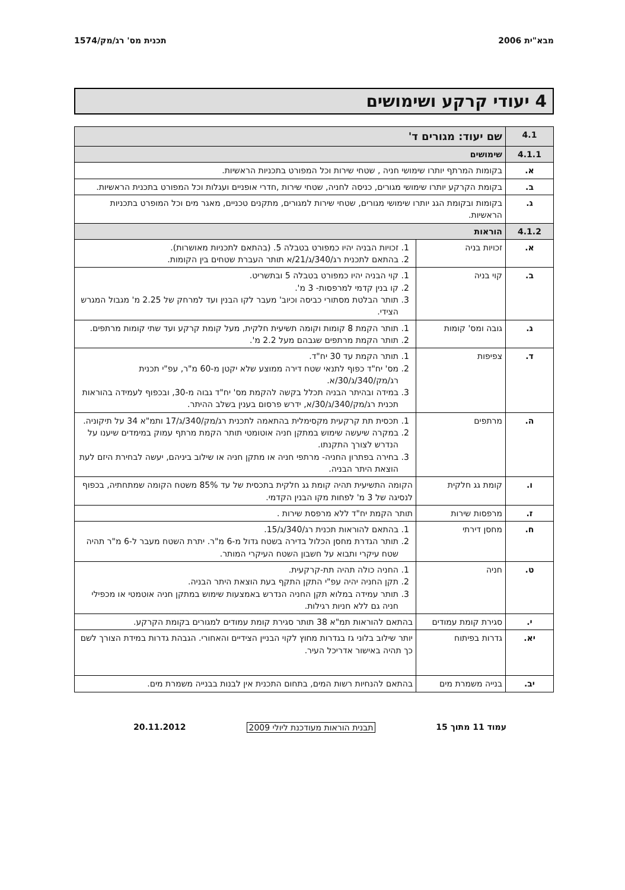מבא"ית 2006 תכנית מס' רג/מק/1574
4 יעודי קרקע ושימושים
| 4.1 | שם יעוד: מגורים ד' | |
| 4.1.1 | שימושים | |
| א. | בקומות המרתף יותרו שימושי חניה , שטחי שירות וכל המפורט בתכניות הראשיות. | |
| ב. | בקומת הקרקע יותרו שימושי מגורים, כניסה לחניה, שטחי שירות ,חדרי אופניים ועגלות וכל המפורט בתכנית הראשיות. | |
| ג. | בקומות ובקומת הגג יותרו שימושי מגורים, שטחי שירות למגורים, מתקנים טכניים, מאגר מים וכל המופרט בתכניות הראשיות. | |
| 4.1.2 | הוראות | |
| א. | זכויות בניה | 1. זכויות הבניה יהיו כמפורט בטבלה 5. (בהתאם לתכניות מאושרות). 2. בהתאם לתכנית רג/340/ג/21/א תותר העברת שטחים בין הקומות. |
| ב. | קוי בניה | 1. קוי הבניה יהיו כמפורט בטבלה 5 ובתשריט. 2. קו בנין קדמי למרפסות- 3 מ'. 3. תותר הבלטת מסתורי כביסה וכיוב' מעבר לקו הבנין ועד למרחק של 2.25 מ' מגבול המגרש הצידי. |
| ג. | גובה ומס' קומות | 1. תותר הקמת 8 קומות וקומה תשיעית חלקית, מעל קומת קרקע ועד שתי קומות מרתפים. 2. תותר הקמת מרתפים שגבהם מעל 2.2 מ'. |
| ד. | צפיפות | 1. תותר הקמת עד 30 יח"ד. 2. מס' יח"ד כפוף לתנאי שטח דירה ממוצע שלא יקטן מ-60 מ"ר, עפ"י תכנית רג/מק/340/ג/30/א. 3. במידה ובהיתר הבניה תכלל בקשה להקמת מס' יח"ד גבוה מ-30, ובכפוף לעמידה בהוראות תכנית רג/מק/340/ג/30/א, ידרש פרסום בענין בשלב ההיתר. |
| ה. | מרתפים | 1. תכסית תת קרקעית מקסימלית בהתאמה לתכנית רג/מק/340/ג/17 ותמ"א 34 על תיקוניה. 2. במקרה שיעשה שימוש במתקן חניה אוטומטי תותר הקמת מרתף עמוק במימדים שיענו על הנדרש לצורך התקנתו. 3. בחירה בפתרון החניה- מרתפי חניה או מתקן חניה או שילוב ביניהם, יעשה לבחירת היזם לעת הוצאת היתר הבניה. |
| ו. | קומת גג חלקית | הקומה התשיעית תהיה קומת גג חלקית בתכסית של עד 85% משטח הקומה שמתחתיה, בכפוף לנסיגה של 3 מ' לפחות מקו הבנין הקדמי. |
| ז. | מרפסות שירות | תותר הקמת יח"ד ללא מרפסת שירות . |
| ח. | מחסן דירתי | 1. בהתאם להוראות תכנית רג/340/ג/15. 2. תותר הגדרת מחסן הכלול בדירה בשטח גדול מ-6 מ"ר. יתרת השטח מעבר ל-6 מ"ר תהיה שטח עיקרי ותבוא על חשבון השטח העיקרי המותר. |
| ט. | חניה | 1. החניה כולה תהיה תת-קרקעית. 2. תקן החניה יהיה עפ"י התקן התקף בעת הוצאת היתר הבניה. 3. תותר עמידה במלוא תקן החניה הנדרש באמצעות שימוש במתקן חניה אוטמטי או מכפילי חניה גם ללא חניות רגילות. |
| י. | סגירת קומת עמודים | בהתאם להוראות תמ"א 38 תותר סגירת קומת עמודים למגורים בקומת הקרקע. |
| יא. | גדרות בפיתוח | יותר שילוב בלוני גז בגדרות מחוץ לקוי הבניין הצידיים והאחורי. הגבהת גדרות במידת הצורך לשם כך תהיה באישור אדריכל העיר. |
| יב. | בנייה משמרת מים | בהתאם להנחיות רשות המים, בתחום התכנית אין לבנות בבנייה משמרת מים. |
עמוד 11 מתוך 15 תבנית הוראות מעודכנת ליולי 2009 20.11.2012